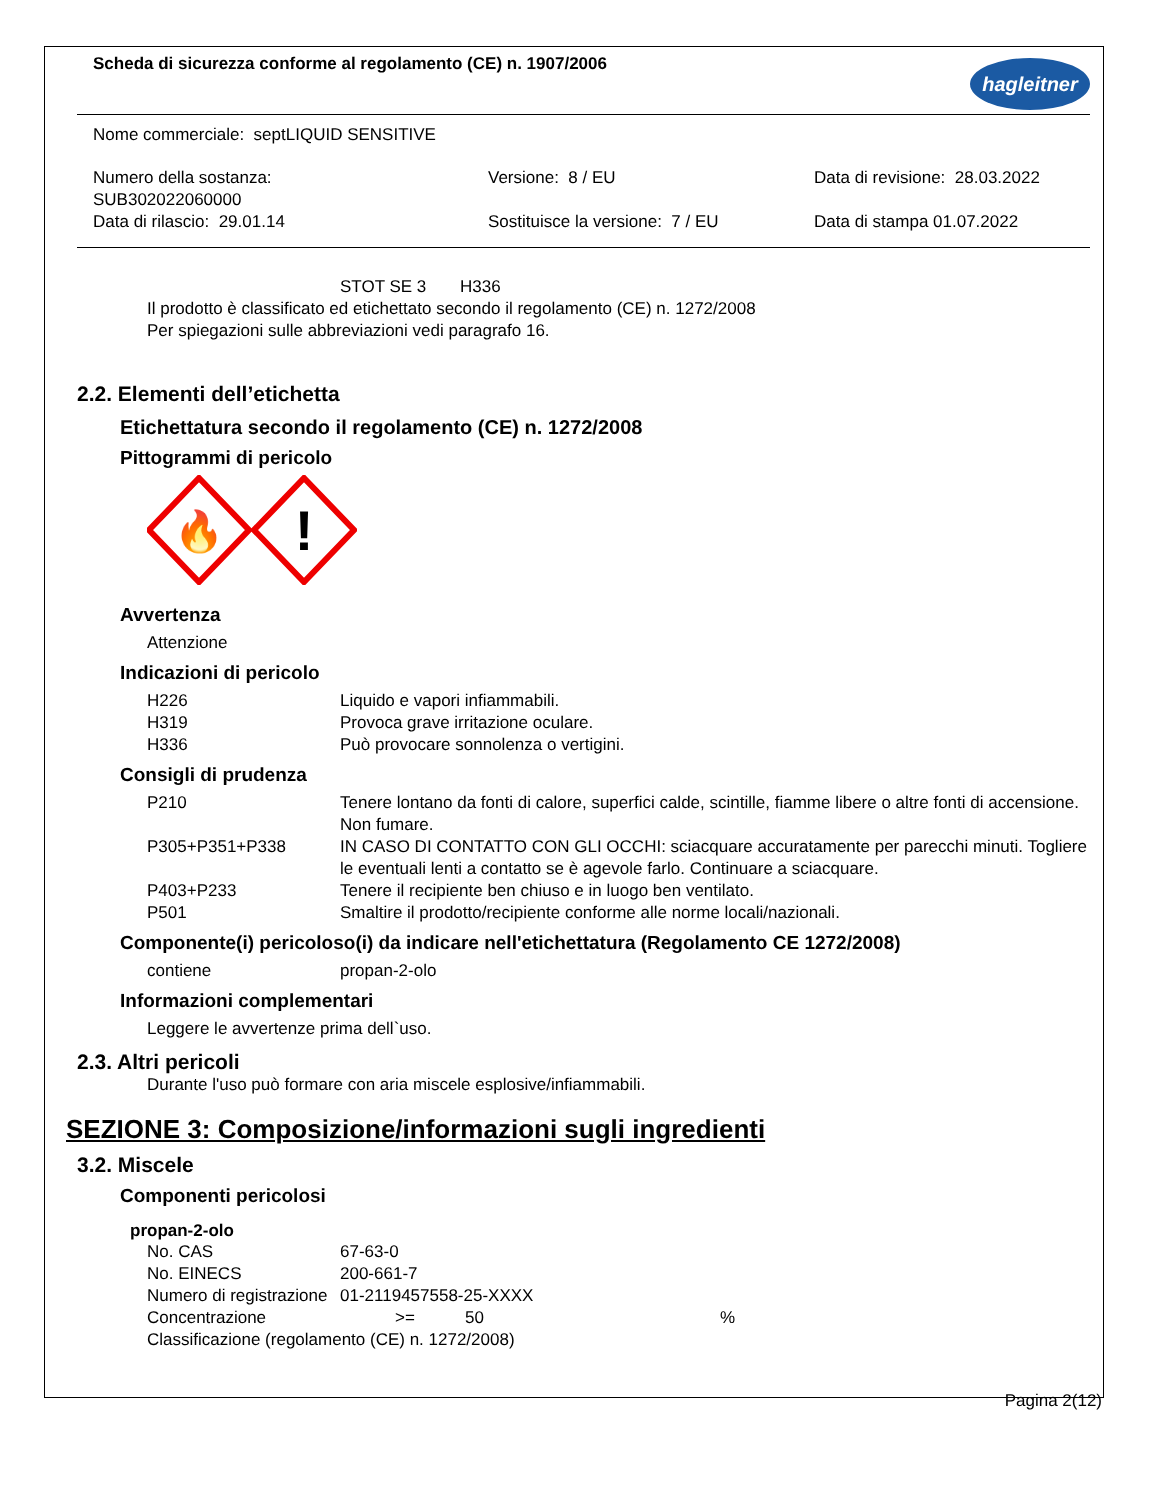Scheda di sicurezza conforme al regolamento (CE) n. 1907/2006
hagleitner
Nome commerciale: septLIQUID SENSITIVE
Numero della sostanza:
SUB302022060000
Data di rilascio: 29.01.14
Versione: 8 / EU
Sostituisce la versione: 7 / EU
Data di revisione: 28.03.2022
Data di stampa 01.07.2022
STOT SE 3 H336
Il prodotto è classificato ed etichettato secondo il regolamento (CE) n. 1272/2008
Per spiegazioni sulle abbreviazioni vedi paragrafo 16.
2.2. Elementi dell’etichetta
Etichettatura secondo il regolamento (CE) n. 1272/2008
Pittogrammi di pericolo
🔥
!
Avvertenza
Attenzione
Indicazioni di pericolo
H226 Liquido e vapori infiammabili.
H319 Provoca grave irritazione oculare.
H336 Può provocare sonnolenza o vertigini.
Consigli di prudenza
P210 Tenere lontano da fonti di calore, superfici calde, scintille, fiamme libere o altre fonti di accensione. Non fumare.
P305+P351+P338 IN CASO DI CONTATTO CON GLI OCCHI: sciacquare accuratamente per parecchi minuti. Togliere le eventuali lenti a contatto se è agevole farlo. Continuare a sciacquare.
P403+P233 Tenere il recipiente ben chiuso e in luogo ben ventilato.
P501 Smaltire il prodotto/recipiente conforme alle norme locali/nazionali.
Componente(i) pericoloso(i) da indicare nell'etichettatura (Regolamento CE 1272/2008)
contiene propan-2-olo
Informazioni complementari
Leggere le avvertenze prima dell`uso.
2.3. Altri pericoli
Durante l'uso può formare con aria miscele esplosive/infiammabili.
SEZIONE 3: Composizione/informazioni sugli ingredienti
3.2. Miscele
Componenti pericolosi
propan-2-olo
No. CAS 67-63-0
No. EINECS 200-661-7
Numero di registrazione
01-2119457558-25-XXXX
Concentrazione >= 50 %
Classificazione (regolamento (CE) n. 1272/2008)
Pagina 2(12)